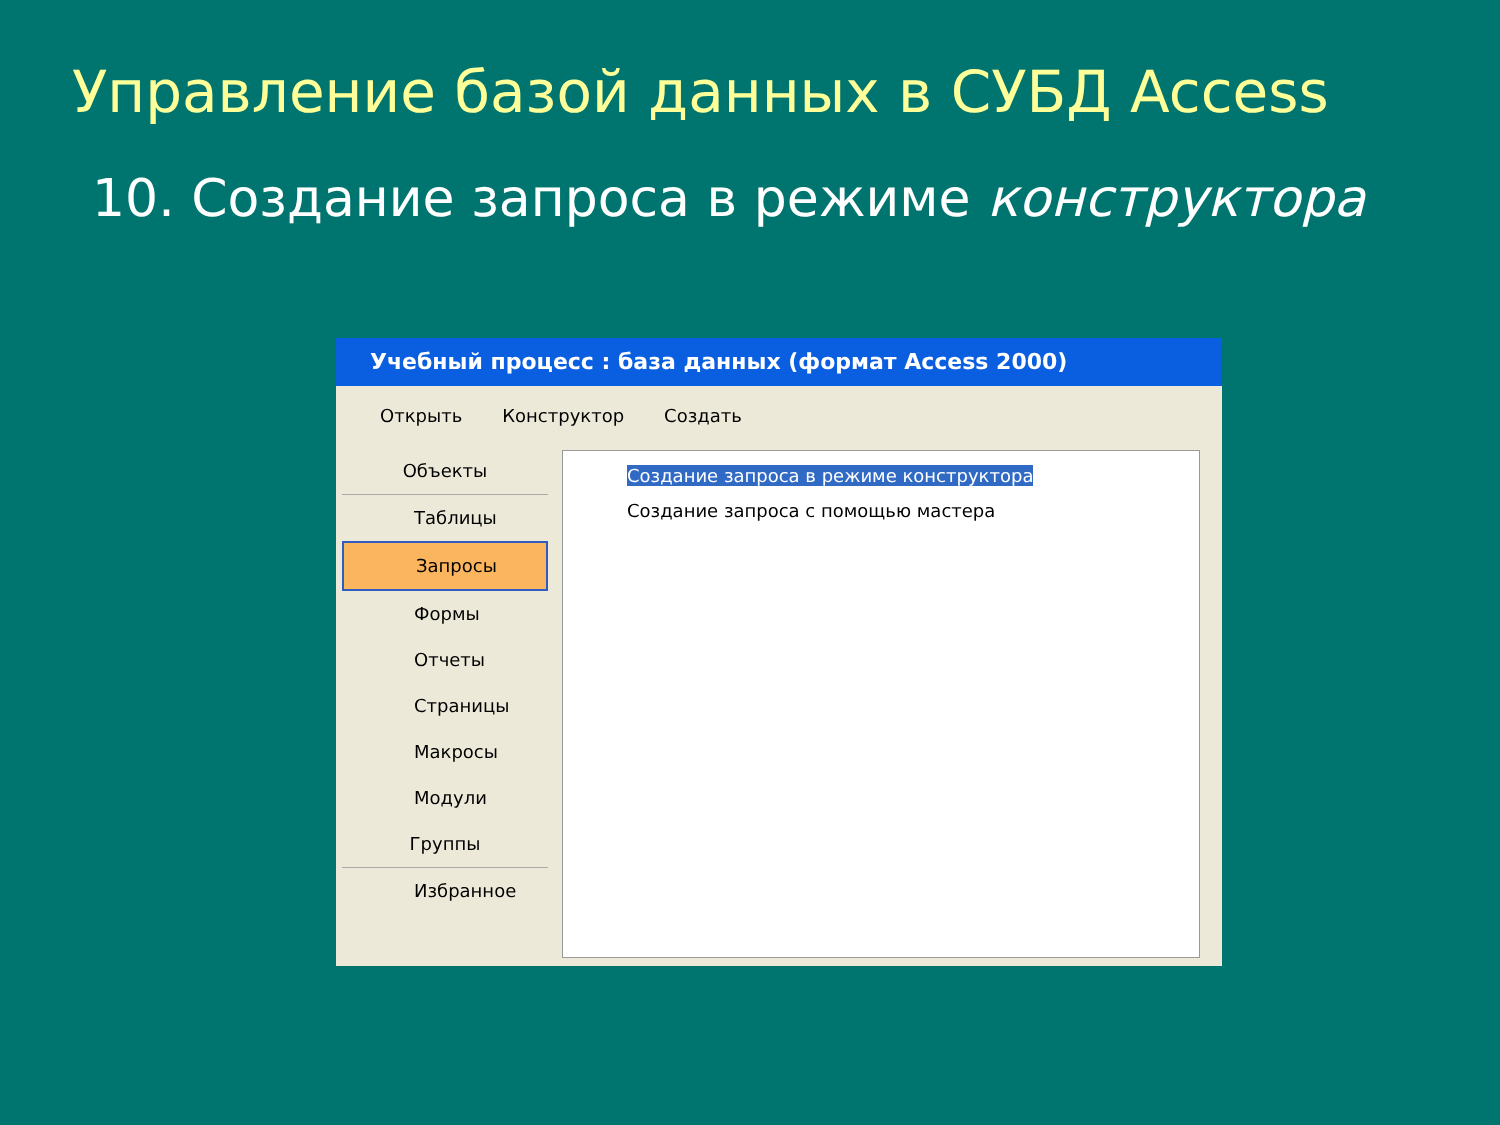Управление базой данных в СУБД Access
10. Создание запроса в режиме конструктора
Учебный процесс : база данных (формат Access 2000)
Открыть Конструктор Создать
Объекты
Таблицы
Запросы
Формы
Отчеты
Страницы
Макросы
Модули
Группы
Избранное
Создание запроса в режиме конструктора
Создание запроса с помощью мастера